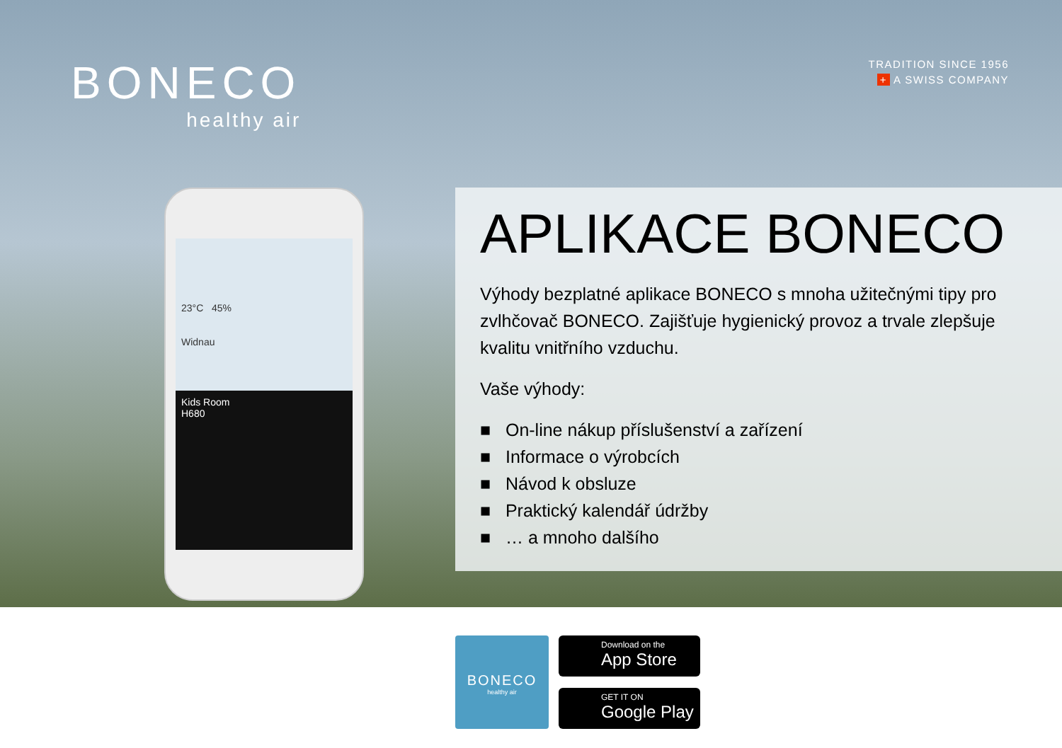BONECO
healthy air
TRADITION SINCE 1956
+ A SWISS COMPANY
23°C 45%
Widnau
Kids Room
H680
APLIKACE BONECO
Výhody bezplatné aplikace BONECO s mnoha užitečnými tipy pro zvlhčovač BONECO. Zajišťuje hygienický provoz a trvale zlepšuje kvalitu vnitřního vzduchu.
Vaše výhody:
■ On-line nákup příslušenství a zařízení
■ Informace o výrobcích
■ Návod k obsluze
■ Praktický kalendář údržby
■ … a mnoho dalšího
BONECO
healthy air
Download on the
App Store
GET IT ON
Google Play